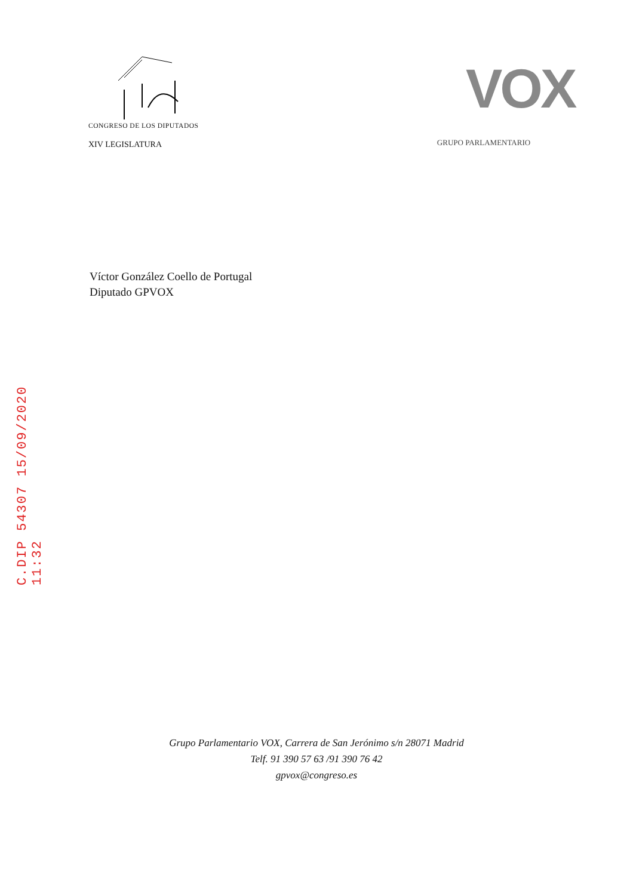CONGRESO DE LOS DIPUTADOS
XIV LEGISLATURA
VOX
GRUPO PARLAMENTARIO
Víctor González Coello de Portugal
Diputado GPVOX
C.DIP 54307 15/09/2020 11:32
Grupo Parlamentario VOX, Carrera de San Jerónimo s/n 28071 Madrid
Telf. 91 390 57 63 /91 390 76 42
gpvox@congreso.es